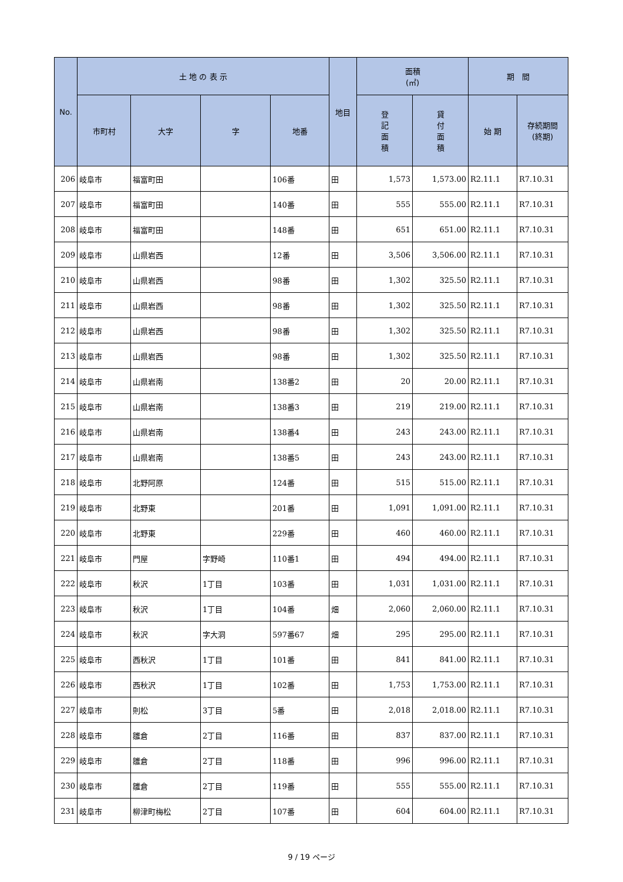| No. | 土 地 の 表 示 | | | | 地目 | 面積 (㎡) | | 期 間 | |
| --- | --- | --- | --- | --- | --- | --- | --- | --- | --- |
| | 市町村 | 大字 | 字 | 地番 | | 登 記 面 積 | 貸 付 面 積 | 始 期 | 存続期間 (終期) |
| 206 | 岐阜市 | 福富町田 | | 106番 | 田 | 1,573 | 1,573.00 | R2.11.1 | R7.10.31 |
| 207 | 岐阜市 | 福富町田 | | 140番 | 田 | 555 | 555.00 | R2.11.1 | R7.10.31 |
| 208 | 岐阜市 | 福富町田 | | 148番 | 田 | 651 | 651.00 | R2.11.1 | R7.10.31 |
| 209 | 岐阜市 | 山県岩西 | | 12番 | 田 | 3,506 | 3,506.00 | R2.11.1 | R7.10.31 |
| 210 | 岐阜市 | 山県岩西 | | 98番 | 田 | 1,302 | 325.50 | R2.11.1 | R7.10.31 |
| 211 | 岐阜市 | 山県岩西 | | 98番 | 田 | 1,302 | 325.50 | R2.11.1 | R7.10.31 |
| 212 | 岐阜市 | 山県岩西 | | 98番 | 田 | 1,302 | 325.50 | R2.11.1 | R7.10.31 |
| 213 | 岐阜市 | 山県岩西 | | 98番 | 田 | 1,302 | 325.50 | R2.11.1 | R7.10.31 |
| 214 | 岐阜市 | 山県岩南 | | 138番2 | 田 | 20 | 20.00 | R2.11.1 | R7.10.31 |
| 215 | 岐阜市 | 山県岩南 | | 138番3 | 田 | 219 | 219.00 | R2.11.1 | R7.10.31 |
| 216 | 岐阜市 | 山県岩南 | | 138番4 | 田 | 243 | 243.00 | R2.11.1 | R7.10.31 |
| 217 | 岐阜市 | 山県岩南 | | 138番5 | 田 | 243 | 243.00 | R2.11.1 | R7.10.31 |
| 218 | 岐阜市 | 北野阿原 | | 124番 | 田 | 515 | 515.00 | R2.11.1 | R7.10.31 |
| 219 | 岐阜市 | 北野東 | | 201番 | 田 | 1,091 | 1,091.00 | R2.11.1 | R7.10.31 |
| 220 | 岐阜市 | 北野東 | | 229番 | 田 | 460 | 460.00 | R2.11.1 | R7.10.31 |
| 221 | 岐阜市 | 門屋 | 字野崎 | 110番1 | 田 | 494 | 494.00 | R2.11.1 | R7.10.31 |
| 222 | 岐阜市 | 秋沢 | 1丁目 | 103番 | 田 | 1,031 | 1,031.00 | R2.11.1 | R7.10.31 |
| 223 | 岐阜市 | 秋沢 | 1丁目 | 104番 | 畑 | 2,060 | 2,060.00 | R2.11.1 | R7.10.31 |
| 224 | 岐阜市 | 秋沢 | 字大洞 | 597番67 | 畑 | 295 | 295.00 | R2.11.1 | R7.10.31 |
| 225 | 岐阜市 | 西秋沢 | 1丁目 | 101番 | 田 | 841 | 841.00 | R2.11.1 | R7.10.31 |
| 226 | 岐阜市 | 西秋沢 | 1丁目 | 102番 | 田 | 1,753 | 1,753.00 | R2.11.1 | R7.10.31 |
| 227 | 岐阜市 | 則松 | 3丁目 | 5番 | 田 | 2,018 | 2,018.00 | R2.11.1 | R7.10.31 |
| 228 | 岐阜市 | 雛倉 | 2丁目 | 116番 | 田 | 837 | 837.00 | R2.11.1 | R7.10.31 |
| 229 | 岐阜市 | 雛倉 | 2丁目 | 118番 | 田 | 996 | 996.00 | R2.11.1 | R7.10.31 |
| 230 | 岐阜市 | 雛倉 | 2丁目 | 119番 | 田 | 555 | 555.00 | R2.11.1 | R7.10.31 |
| 231 | 岐阜市 | 柳津町梅松 | 2丁目 | 107番 | 田 | 604 | 604.00 | R2.11.1 | R7.10.31 |
9 / 19 ページ